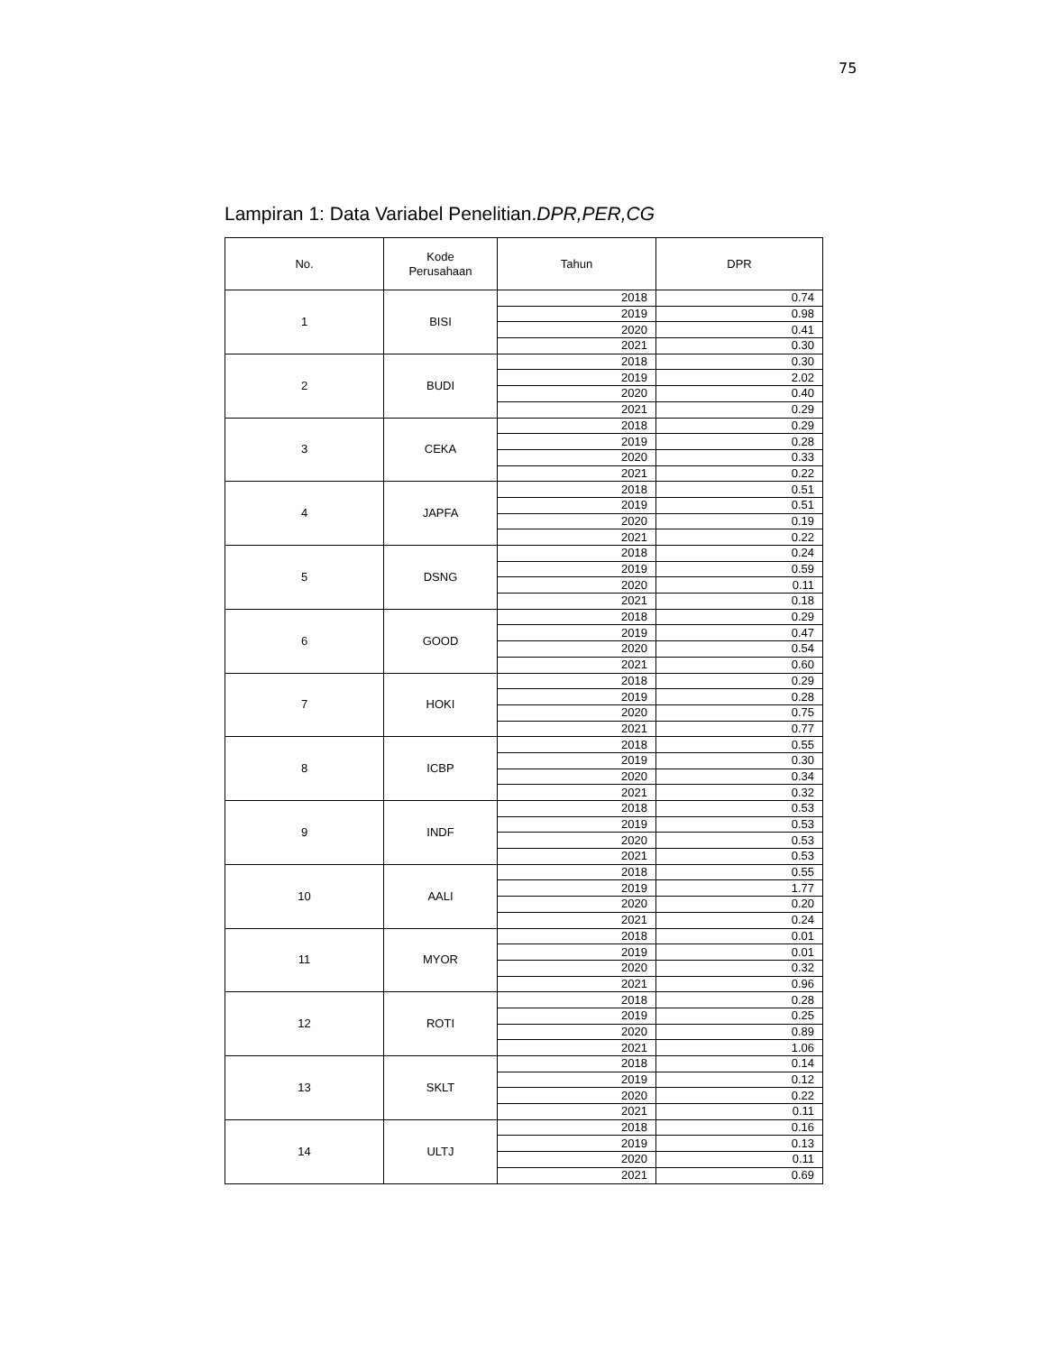75
Lampiran 1: Data Variabel Penelitian.DPR,PER,CG
| No. | Kode Perusahaan | Tahun | DPR |
| --- | --- | --- | --- |
| 1 | BISI | 2018 | 0.74 |
| | | 2019 | 0.98 |
| | | 2020 | 0.41 |
| | | 2021 | 0.30 |
| 2 | BUDI | 2018 | 0.30 |
| | | 2019 | 2.02 |
| | | 2020 | 0.40 |
| | | 2021 | 0.29 |
| 3 | CEKA | 2018 | 0.29 |
| | | 2019 | 0.28 |
| | | 2020 | 0.33 |
| | | 2021 | 0.22 |
| 4 | JAPFA | 2018 | 0.51 |
| | | 2019 | 0.51 |
| | | 2020 | 0.19 |
| | | 2021 | 0.22 |
| 5 | DSNG | 2018 | 0.24 |
| | | 2019 | 0.59 |
| | | 2020 | 0.11 |
| | | 2021 | 0.18 |
| 6 | GOOD | 2018 | 0.29 |
| | | 2019 | 0.47 |
| | | 2020 | 0.54 |
| | | 2021 | 0.60 |
| 7 | HOKI | 2018 | 0.29 |
| | | 2019 | 0.28 |
| | | 2020 | 0.75 |
| | | 2021 | 0.77 |
| 8 | ICBP | 2018 | 0.55 |
| | | 2019 | 0.30 |
| | | 2020 | 0.34 |
| | | 2021 | 0.32 |
| 9 | INDF | 2018 | 0.53 |
| | | 2019 | 0.53 |
| | | 2020 | 0.53 |
| | | 2021 | 0.53 |
| 10 | AALI | 2018 | 0.55 |
| | | 2019 | 1.77 |
| | | 2020 | 0.20 |
| | | 2021 | 0.24 |
| 11 | MYOR | 2018 | 0.01 |
| | | 2019 | 0.01 |
| | | 2020 | 0.32 |
| | | 2021 | 0.96 |
| 12 | ROTI | 2018 | 0.28 |
| | | 2019 | 0.25 |
| | | 2020 | 0.89 |
| | | 2021 | 1.06 |
| 13 | SKLT | 2018 | 0.14 |
| | | 2019 | 0.12 |
| | | 2020 | 0.22 |
| | | 2021 | 0.11 |
| 14 | ULTJ | 2018 | 0.16 |
| | | 2019 | 0.13 |
| | | 2020 | 0.11 |
| | | 2021 | 0.69 |